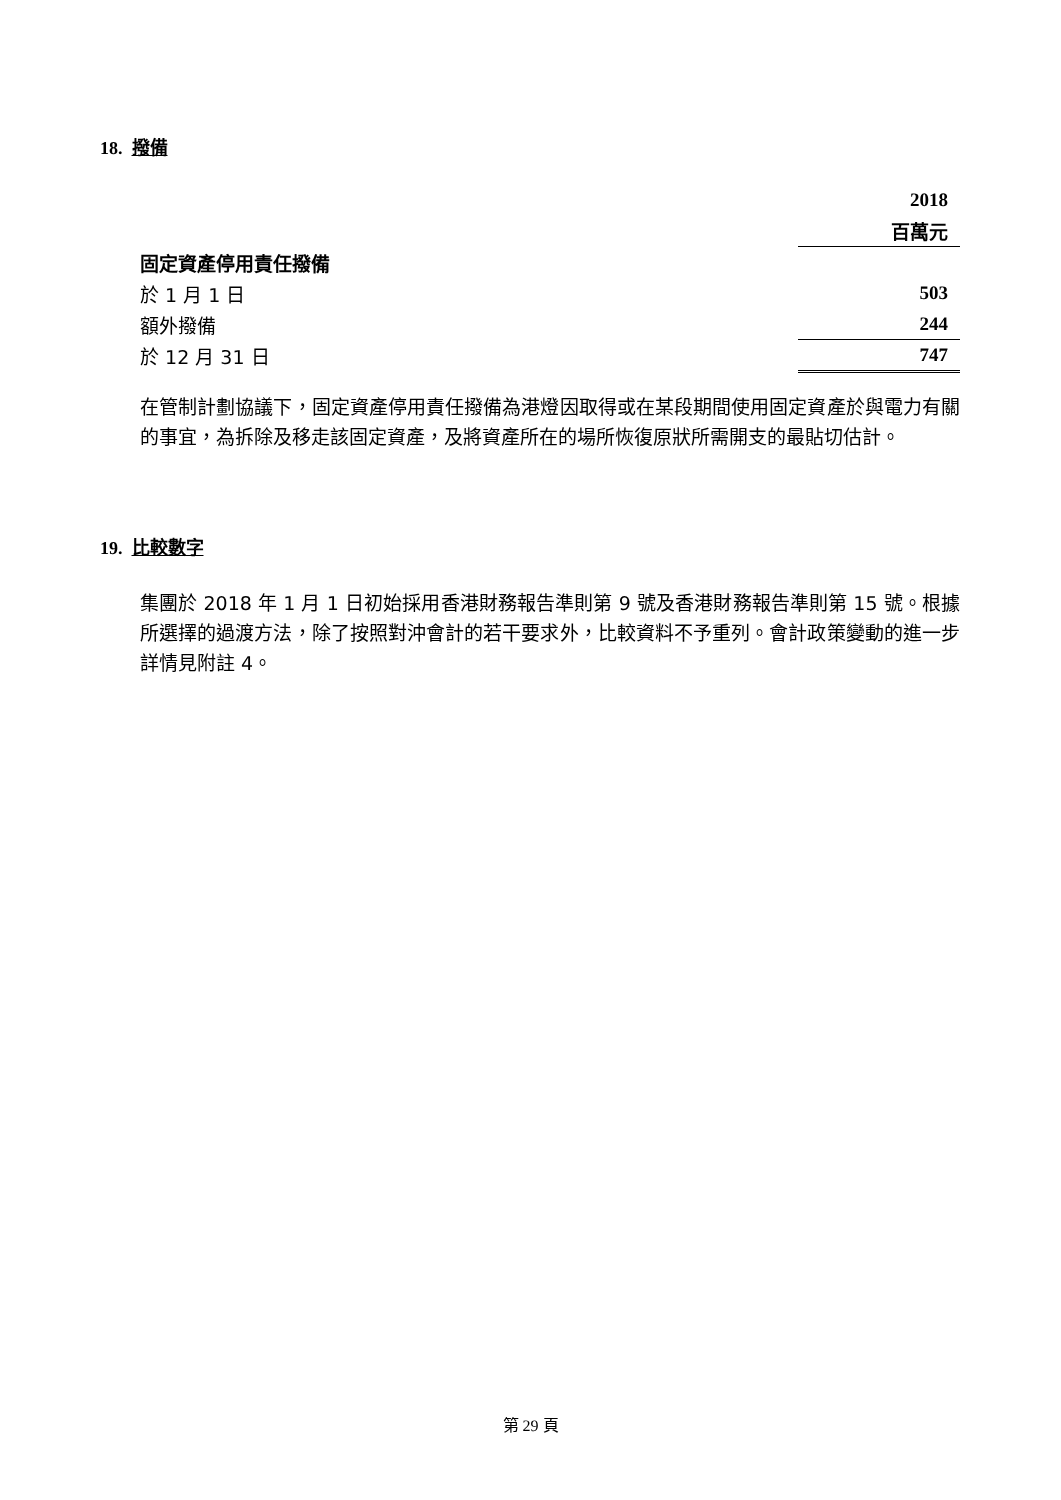18. 撥備
| | 2018 |
| | 百萬元 |
| 固定資產停用責任撥備 | |
| 於 1 月 1 日 | 503 |
| 額外撥備 | 244 |
| 於 12 月 31 日 | 747 |
在管制計劃協議下，固定資產停用責任撥備為港燈因取得或在某段期間使用固定資產於與電力有關的事宜，為拆除及移走該固定資產，及將資產所在的場所恢復原狀所需開支的最貼切估計。
19. 比較數字
集團於 2018 年 1 月 1 日初始採用香港財務報告準則第 9 號及香港財務報告準則第 15 號。根據所選擇的過渡方法，除了按照對沖會計的若干要求外，比較資料不予重列。會計政策變動的進一步詳情見附註 4。
第 29 頁